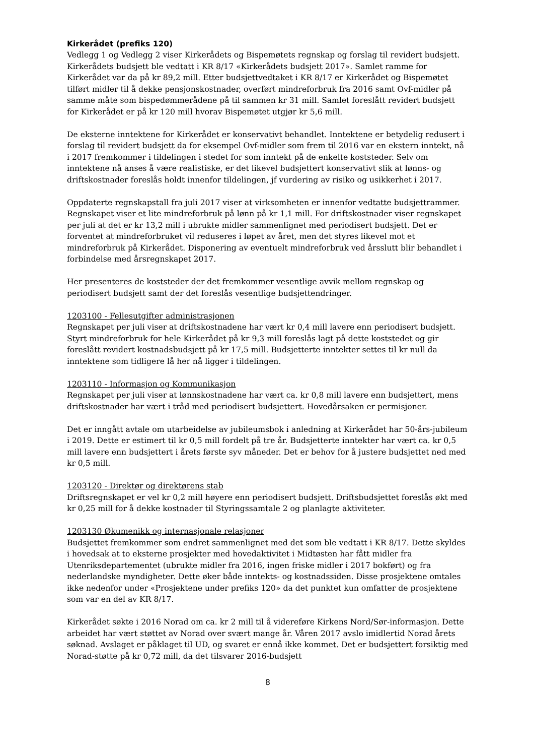Kirkerådet (prefiks 120)
Vedlegg 1 og Vedlegg 2 viser Kirkerådets og Bispemøtets regnskap og forslag til revidert budsjett. Kirkerådets budsjett ble vedtatt i KR 8/17 «Kirkerådets budsjett 2017». Samlet ramme for Kirkerådet var da på kr 89,2 mill. Etter budsjettvedtaket i KR 8/17 er Kirkerådet og Bispemøtet tilført midler til å dekke pensjonskostnader, overført mindreforbruk fra 2016 samt Ovf-midler på samme måte som bispedømmerådene på til sammen kr 31 mill. Samlet foreslått revidert budsjett for Kirkerådet er på kr 120 mill hvorav Bispemøtet utgjør kr 5,6 mill.
De eksterne inntektene for Kirkerådet er konservativt behandlet. Inntektene er betydelig redusert i forslag til revidert budsjett da for eksempel Ovf-midler som frem til 2016 var en ekstern inntekt, nå i 2017 fremkommer i tildelingen i stedet for som inntekt på de enkelte koststeder. Selv om inntektene nå anses å være realistiske, er det likevel budsjettert konservativt slik at lønns- og driftskostnader foreslås holdt innenfor tildelingen, jf vurdering av risiko og usikkerhet i 2017.
Oppdaterte regnskapstall fra juli 2017 viser at virksomheten er innenfor vedtatte budsjettrammer. Regnskapet viser et lite mindreforbruk på lønn på kr 1,1 mill. For driftskostnader viser regnskapet per juli at det er kr 13,2 mill i ubrukte midler sammenlignet med periodisert budsjett. Det er forventet at mindreforbruket vil reduseres i løpet av året, men det styres likevel mot et mindreforbruk på Kirkerådet. Disponering av eventuelt mindreforbruk ved årsslutt blir behandlet i forbindelse med årsregnskapet 2017.
Her presenteres de koststeder der det fremkommer vesentlige avvik mellom regnskap og periodisert budsjett samt der det foreslås vesentlige budsjettendringer.
1203100 - Fellesutgifter administrasjonen
Regnskapet per juli viser at driftskostnadene har vært kr 0,4 mill lavere enn periodisert budsjett. Styrt mindreforbruk for hele Kirkerådet på kr 9,3 mill foreslås lagt på dette koststedet og gir foreslått revidert kostnadsbudsjett på kr 17,5 mill. Budsjetterte inntekter settes til kr null da inntektene som tidligere lå her nå ligger i tildelingen.
1203110 - Informasjon og Kommunikasjon
Regnskapet per juli viser at lønnskostnadene har vært ca. kr 0,8 mill lavere enn budsjettert, mens driftskostnader har vært i tråd med periodisert budsjettert. Hovedårsaken er permisjoner.
Det er inngått avtale om utarbeidelse av jubileumsbok i anledning at Kirkerådet har 50-års-jubileum i 2019. Dette er estimert til kr 0,5 mill fordelt på tre år. Budsjetterte inntekter har vært ca. kr 0,5 mill lavere enn budsjettert i årets første syv måneder. Det er behov for å justere budsjettet ned med kr 0,5 mill.
1203120 - Direktør og direktørens stab
Driftsregnskapet er vel kr 0,2 mill høyere enn periodisert budsjett. Driftsbudsjettet foreslås økt med kr 0,25 mill for å dekke kostnader til Styringssamtale 2 og planlagte aktiviteter.
1203130 Økumenikk og internasjonale relasjoner
Budsjettet fremkommer som endret sammenlignet med det som ble vedtatt i KR 8/17. Dette skyldes i hovedsak at to eksterne prosjekter med hovedaktivitet i Midtøsten har fått midler fra Utenriksdepartementet (ubrukte midler fra 2016, ingen friske midler i 2017 bokført) og fra nederlandske myndigheter. Dette øker både inntekts- og kostnadssiden. Disse prosjektene omtales ikke nedenfor under «Prosjektene under prefiks 120» da det punktet kun omfatter de prosjektene som var en del av KR 8/17.
Kirkerådet søkte i 2016 Norad om ca. kr 2 mill til å videreføre Kirkens Nord/Sør-informasjon. Dette arbeidet har vært støttet av Norad over svært mange år. Våren 2017 avslo imidlertid Norad årets søknad. Avslaget er påklaget til UD, og svaret er ennå ikke kommet. Det er budsjettert forsiktig med Norad-støtte på kr 0,72 mill, da det tilsvarer 2016-budsjett
8